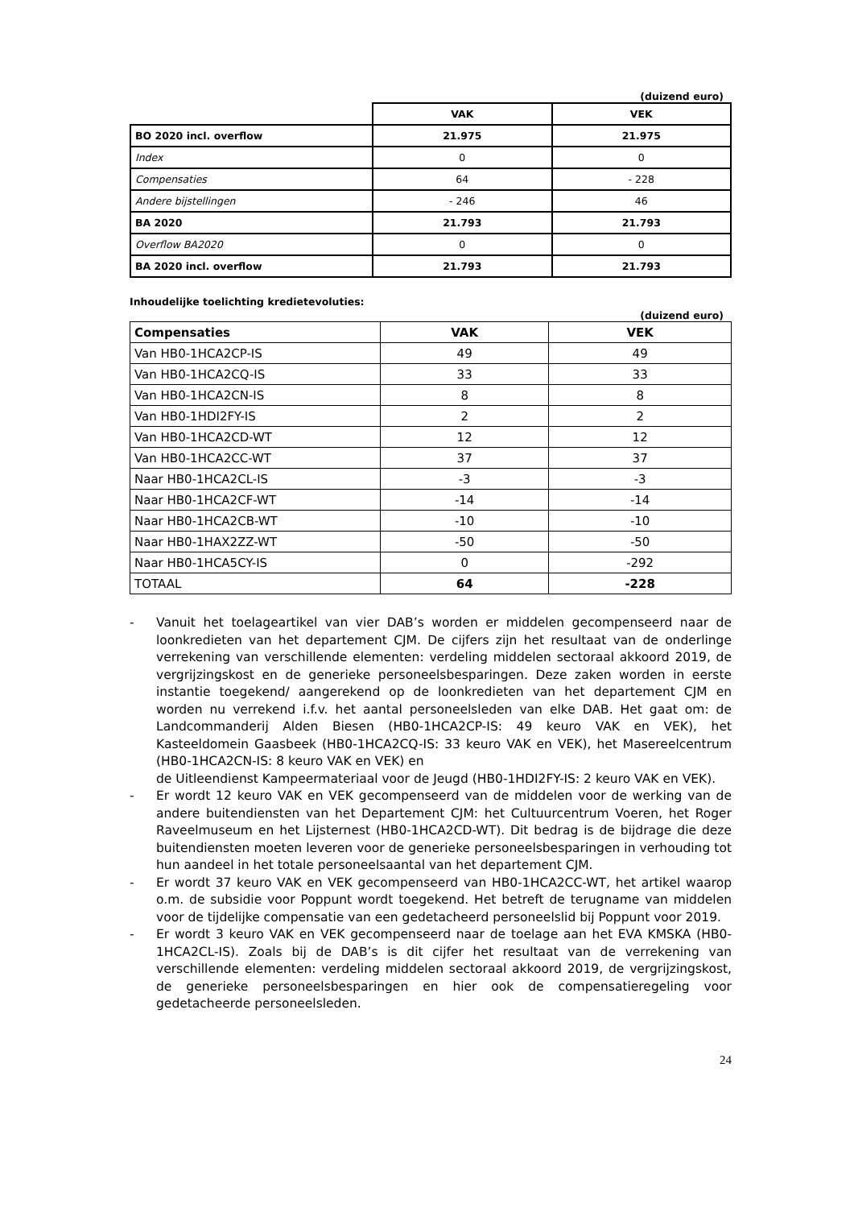(duizend euro)
| | VAK | VEK |
| BO 2020 incl. overflow | 21.975 | 21.975 |
| Index | 0 | 0 |
| Compensaties | 64 | - 228 |
| Andere bijstellingen | - 246 | 46 |
| BA 2020 | 21.793 | 21.793 |
| Overflow BA2020 | 0 | 0 |
| BA 2020 incl. overflow | 21.793 | 21.793 |
Inhoudelijke toelichting kredietevoluties:
(duizend euro)
| Compensaties | VAK | VEK |
| --- | --- | --- |
| Van HB0-1HCA2CP-IS | 49 | 49 |
| Van HB0-1HCA2CQ-IS | 33 | 33 |
| Van HB0-1HCA2CN-IS | 8 | 8 |
| Van HB0-1HDI2FY-IS | 2 | 2 |
| Van HB0-1HCA2CD-WT | 12 | 12 |
| Van HB0-1HCA2CC-WT | 37 | 37 |
| Naar HB0-1HCA2CL-IS | -3 | -3 |
| Naar HB0-1HCA2CF-WT | -14 | -14 |
| Naar HB0-1HCA2CB-WT | -10 | -10 |
| Naar HB0-1HAX2ZZ-WT | -50 | -50 |
| Naar HB0-1HCA5CY-IS | 0 | -292 |
| TOTAAL | 64 | -228 |
- Vanuit het toelageartikel van vier DAB’s worden er middelen gecompenseerd naar de loonkredieten van het departement CJM. De cijfers zijn het resultaat van de onderlinge verrekening van verschillende elementen: verdeling middelen sectoraal akkoord 2019, de vergrijzingskost en de generieke personeelsbesparingen. Deze zaken worden in eerste instantie toegekend/ aangerekend op de loonkredieten van het departement CJM en worden nu verrekend i.f.v. het aantal personeelsleden van elke DAB. Het gaat om: de Landcommanderij Alden Biesen (HB0-1HCA2CP-IS: 49 keuro VAK en VEK), het Kasteeldomein Gaasbeek (HB0-1HCA2CQ-IS: 33 keuro VAK en VEK), het Masereelcentrum (HB0-1HCA2CN-IS: 8 keuro VAK en VEK) en
de Uitleendienst Kampeermateriaal voor de Jeugd (HB0-1HDI2FY-IS: 2 keuro VAK en VEK).
- Er wordt 12 keuro VAK en VEK gecompenseerd van de middelen voor de werking van de andere buitendiensten van het Departement CJM: het Cultuurcentrum Voeren, het Roger Raveelmuseum en het Lijsternest (HB0-1HCA2CD-WT). Dit bedrag is de bijdrage die deze buitendiensten moeten leveren voor de generieke personeelsbesparingen in verhouding tot hun aandeel in het totale personeelsaantal van het departement CJM.
- Er wordt 37 keuro VAK en VEK gecompenseerd van HB0-1HCA2CC-WT, het artikel waarop o.m. de subsidie voor Poppunt wordt toegekend. Het betreft de terugname van middelen voor de tijdelijke compensatie van een gedetacheerd personeelslid bij Poppunt voor 2019.
- Er wordt 3 keuro VAK en VEK gecompenseerd naar de toelage aan het EVA KMSKA (HB0-1HCA2CL-IS). Zoals bij de DAB’s is dit cijfer het resultaat van de verrekening van verschillende elementen: verdeling middelen sectoraal akkoord 2019, de vergrijzingskost, de generieke personeelsbesparingen en hier ook de compensatieregeling voor gedetacheerde personeelsleden.
24